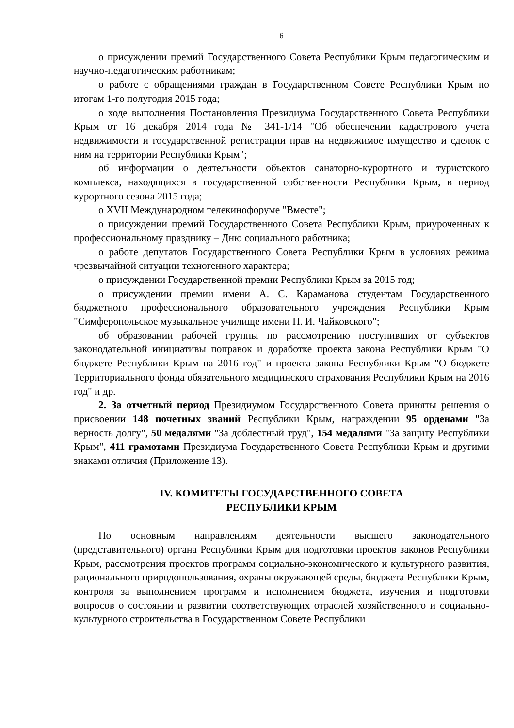6
о присуждении премий Государственного Совета Республики Крым педагогическим и научно-педагогическим работникам;
о работе с обращениями граждан в Государственном Совете Республики Крым по итогам 1-го полугодия 2015 года;
о ходе выполнения Постановления Президиума Государственного Совета Республики Крым от 16 декабря 2014 года № 341-1/14 "Об обеспечении кадастрового учета недвижимости и государственной регистрации прав на недвижимое имущество и сделок с ним на территории Республики Крым";
об информации о деятельности объектов санаторно-курортного и туристского комплекса, находящихся в государственной собственности Республики Крым, в период курортного сезона 2015 года;
о XVII Международном телекинофоруме "Вместе";
о присуждении премий Государственного Совета Республики Крым, приуроченных к профессиональному празднику – Дню социального работника;
о работе депутатов Государственного Совета Республики Крым в условиях режима чрезвычайной ситуации техногенного характера;
о присуждении Государственной премии Республики Крым за 2015 год;
о присуждении премии имени А. С. Караманова студентам Государственного бюджетного профессионального образовательного учреждения Республики Крым "Симферопольское музыкальное училище имени П. И. Чайковского";
об образовании рабочей группы по рассмотрению поступивших от субъектов законодательной инициативы поправок и доработке проекта закона Республики Крым "О бюджете Республики Крым на 2016 год" и проекта закона Республики Крым "О бюджете Территориального фонда обязательного медицинского страхования Республики Крым на 2016 год" и др.
2. За отчетный период Президиумом Государственного Совета приняты решения о присвоении 148 почетных званий Республики Крым, награждении 95 орденами "За верность долгу", 50 медалями "За доблестный труд", 154 медалями "За защиту Республики Крым", 411 грамотами Президиума Государственного Совета Республики Крым и другими знаками отличия (Приложение 13).
IV. КОМИТЕТЫ ГОСУДАРСТВЕННОГО СОВЕТА
РЕСПУБЛИКИ КРЫМ
По основным направлениям деятельности высшего законодательного (представительного) органа Республики Крым для подготовки проектов законов Республики Крым, рассмотрения проектов программ социально-экономического и культурного развития, рационального природопользования, охраны окружающей среды, бюджета Республики Крым, контроля за выполнением программ и исполнением бюджета, изучения и подготовки вопросов о состоянии и развитии соответствующих отраслей хозяйственного и социально-культурного строительства в Государственном Совете Республики